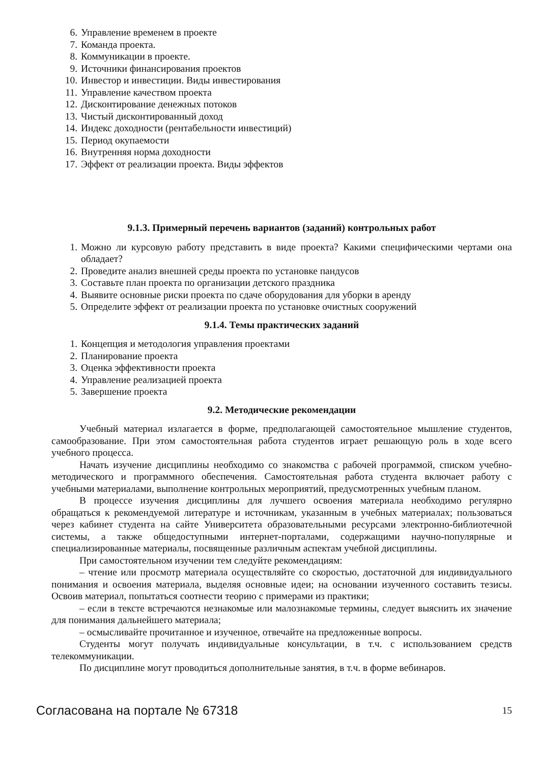6. Управление временем в проекте
7. Команда проекта.
8. Коммуникации в проекте.
9. Источники финансирования проектов
10. Инвестор и инвестиции. Виды инвестирования
11. Управление качеством проекта
12. Дисконтирование денежных потоков
13. Чистый дисконтированный доход
14. Индекс доходности (рентабельности инвестиций)
15. Период окупаемости
16. Внутренняя норма доходности
17. Эффект от реализации проекта. Виды эффектов
9.1.3. Примерный перечень вариантов (заданий) контрольных работ
1. Можно ли курсовую работу представить в виде проекта? Какими специфическими чертами она обладает?
2. Проведите анализ внешней среды проекта по установке пандусов
3. Составьте план проекта по организации детского праздника
4. Выявите основные риски проекта по сдаче оборудования для уборки в аренду
5. Определите эффект от реализации проекта по установке очистных сооружений
9.1.4. Темы практических заданий
1. Концепция и методология управления проектами
2. Планирование проекта
3. Оценка эффективности проекта
4. Управление реализацией проекта
5. Завершение проекта
9.2. Методические рекомендации
Учебный материал излагается в форме, предполагающей самостоятельное мышление студентов, самообразование. При этом самостоятельная работа студентов играет решающую роль в ходе всего учебного процесса.
Начать изучение дисциплины необходимо со знакомства с рабочей программой, списком учебно-методического и программного обеспечения. Самостоятельная работа студента включает работу с учебными материалами, выполнение контрольных мероприятий, предусмотренных учебным планом.
В процессе изучения дисциплины для лучшего освоения материала необходимо регулярно обращаться к рекомендуемой литературе и источникам, указанным в учебных материалах; пользоваться через кабинет студента на сайте Университета образовательными ресурсами электронно-библиотечной системы, а также общедоступными интернет-порталами, содержащими научно-популярные и специализированные материалы, посвященные различным аспектам учебной дисциплины.
При самостоятельном изучении тем следуйте рекомендациям:
– чтение или просмотр материала осуществляйте со скоростью, достаточной для индивидуального понимания и освоения материала, выделяя основные идеи; на основании изученного составить тезисы. Освоив материал, попытаться соотнести теорию с примерами из практики;
– если в тексте встречаются незнакомые или малознакомые термины, следует выяснить их значение для понимания дальнейшего материала;
– осмысливайте прочитанное и изученное, отвечайте на предложенные вопросы.
Студенты могут получать индивидуальные консультации, в т.ч. с использованием средств телекоммуникации.
По дисциплине могут проводиться дополнительные занятия, в т.ч. в форме вебинаров.
Согласована на портале № 67318 15